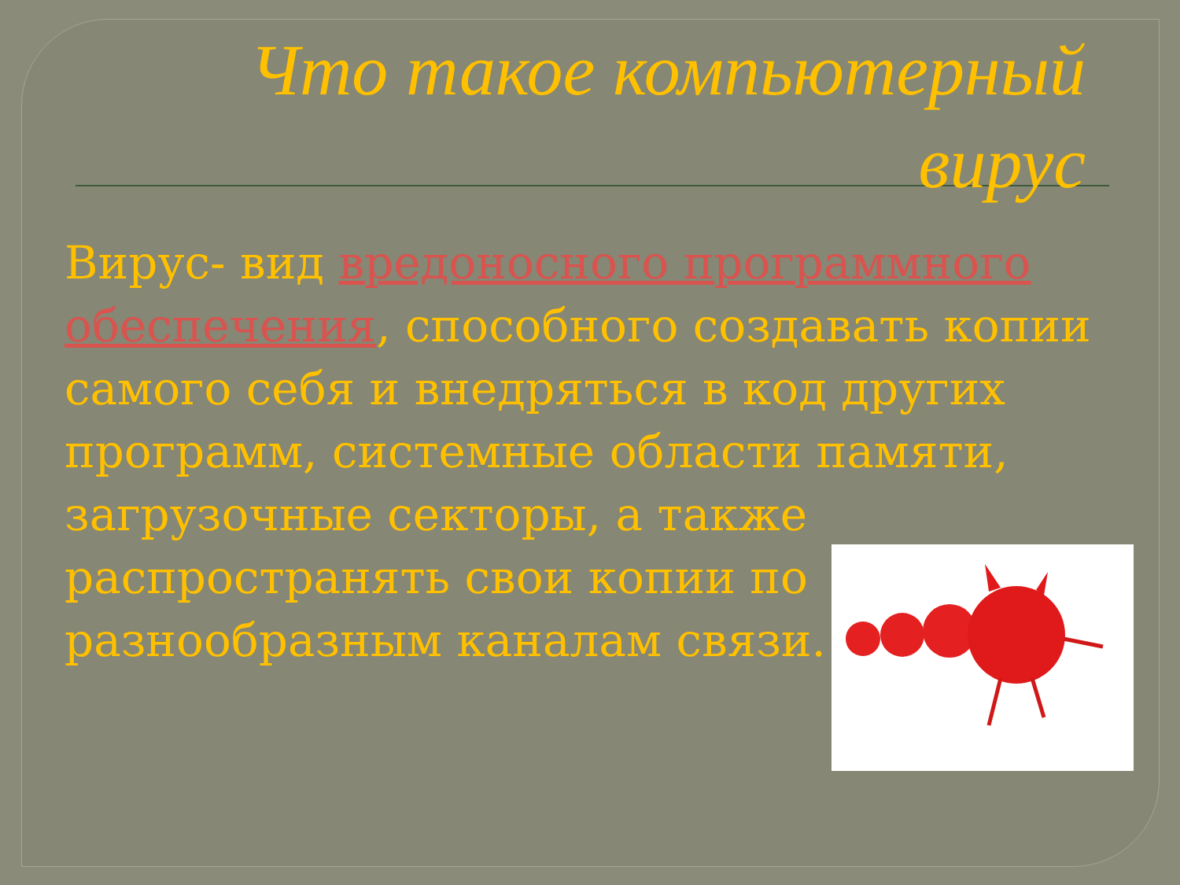Что такое компьютерный вирус
Вирус- вид вредоносного программного обеспечения, способного создавать копии самого себя и внедряться в код других программ, системные области памяти, загрузочные секторы, а также распространять свои копии по разнообразным каналам связи.